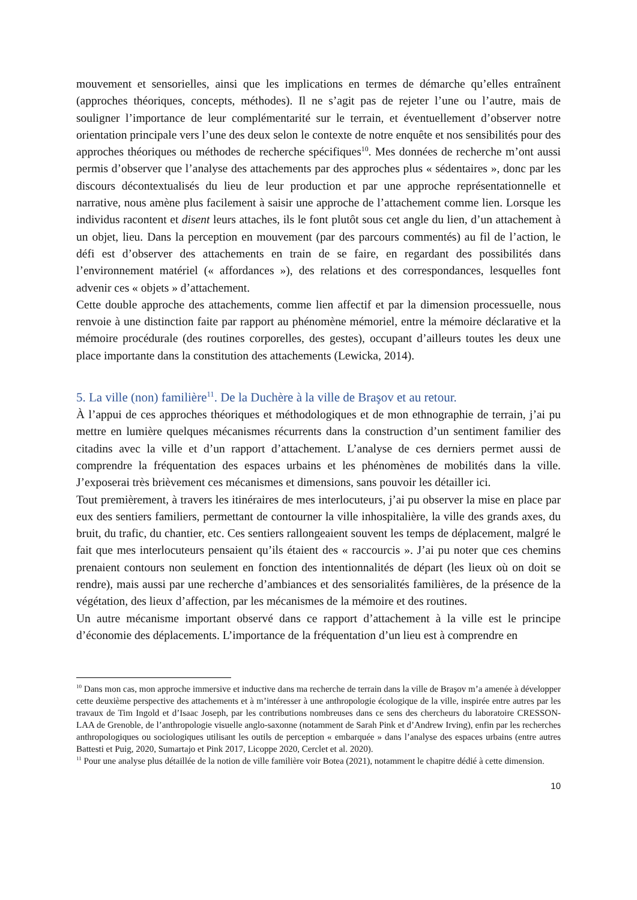mouvement et sensorielles, ainsi que les implications en termes de démarche qu’elles entraînent (approches théoriques, concepts, méthodes). Il ne s’agit pas de rejeter l’une ou l’autre, mais de souligner l’importance de leur complémentarité sur le terrain, et éventuellement d’observer notre orientation principale vers l’une des deux selon le contexte de notre enquête et nos sensibilités pour des approches théoriques ou méthodes de recherche spécifiques<sup>10</sup>. Mes données de recherche m’ont aussi permis d’observer que l’analyse des attachements par des approches plus « sédentaires », donc par les discours décontextualisés du lieu de leur production et par une approche représentationnelle et narrative, nous amène plus facilement à saisir une approche de l’attachement comme lien. Lorsque les individus racontent et disent leurs attaches, ils le font plutôt sous cet angle du lien, d’un attachement à un objet, lieu. Dans la perception en mouvement (par des parcours commentés) au fil de l’action, le défi est d’observer des attachements en train de se faire, en regardant des possibilités dans l’environnement matériel (« affordances »), des relations et des correspondances, lesquelles font advenir ces « objets » d’attachement.
Cette double approche des attachements, comme lien affectif et par la dimension processuelle, nous renvoie à une distinction faite par rapport au phénomène mémoriel, entre la mémoire déclarative et la mémoire procédurale (des routines corporelles, des gestes), occupant d’ailleurs toutes les deux une place importante dans la constitution des attachements (Lewicka, 2014).
5. La ville (non) familière<sup>11</sup>. De la Duchère à la ville de Braşov et au retour.
À l’appui de ces approches théoriques et méthodologiques et de mon ethnographie de terrain, j’ai pu mettre en lumière quelques mécanismes récurrents dans la construction d’un sentiment familier des citadins avec la ville et d’un rapport d’attachement. L’analyse de ces derniers permet aussi de comprendre la fréquentation des espaces urbains et les phénomènes de mobilités dans la ville. J’exposerai très brièvement ces mécanismes et dimensions, sans pouvoir les détailler ici.
Tout premièrement, à travers les itinéraires de mes interlocuteurs, j’ai pu observer la mise en place par eux des sentiers familiers, permettant de contourner la ville inhospitalière, la ville des grands axes, du bruit, du trafic, du chantier, etc. Ces sentiers rallongeaient souvent les temps de déplacement, malgré le fait que mes interlocuteurs pensaient qu’ils étaient des « raccourcis ». J’ai pu noter que ces chemins prenaient contours non seulement en fonction des intentionnalités de départ (les lieux où on doit se rendre), mais aussi par une recherche d’ambiances et des sensorialités familières, de la présence de la végétation, des lieux d’affection, par les mécanismes de la mémoire et des routines.
Un autre mécanisme important observé dans ce rapport d’attachement à la ville est le principe d’économie des déplacements. L’importance de la fréquentation d’un lieu est à comprendre en
<sup>10</sup> Dans mon cas, mon approche immersive et inductive dans ma recherche de terrain dans la ville de Braşov m’a amenée à développer cette deuxième perspective des attachements et à m’intéresser à une anthropologie écologique de la ville, inspirée entre autres par les travaux de Tim Ingold et d’Isaac Joseph, par les contributions nombreuses dans ce sens des chercheurs du laboratoire CRESSON-LAA de Grenoble, de l’anthropologie visuelle anglo-saxonne (notamment de Sarah Pink et d’Andrew Irving), enfin par les recherches anthropologiques ou sociologiques utilisant les outils de perception « embarquée » dans l’analyse des espaces urbains (entre autres Battesti et Puig, 2020, Sumartajo et Pink 2017, Licoppe 2020, Cerclet et al. 2020).
<sup>11</sup> Pour une analyse plus détaillée de la notion de ville familière voir Botea (2021), notamment le chapitre dédié à cette dimension.
10